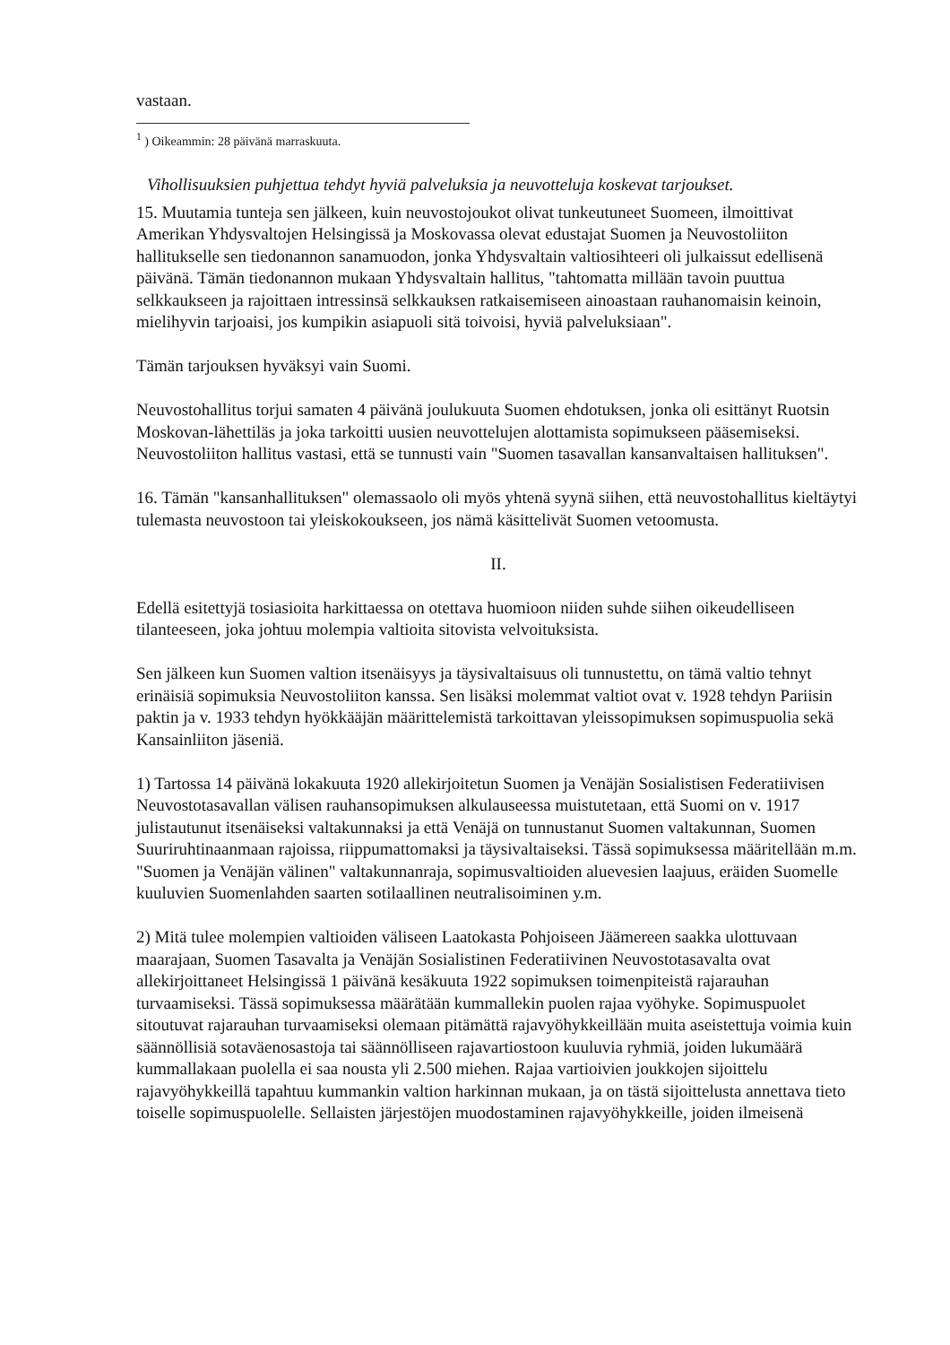vastaan.
<sup>1</sup> ) Oikeammin: 28 päivänä marraskuuta.
Vihollisuuksien puhjettua tehdyt hyviä palveluksia ja neuvotteluja koskevat tarjoukset.
15. Muutamia tunteja sen jälkeen, kuin neuvostojoukot olivat tunkeutuneet Suomeen, ilmoittivat Amerikan Yhdysvaltojen Helsingissä ja Moskovassa olevat edustajat Suomen ja Neuvostoliiton hallitukselle sen tiedonannon sanamuodon, jonka Yhdysvaltain valtiosihteeri oli julkaissut edellisenä päivänä. Tämän tiedonannon mukaan Yhdysvaltain hallitus, "tahtomatta millään tavoin puuttua selkkaukseen ja rajoittaen intressinsä selkkauksen ratkaisemiseen ainoastaan rauhanomaisin keinoin, mielihyvin tarjoaisi, jos kumpikin asiapuoli sitä toivoisi, hyviä palveluksiaan".
Tämän tarjouksen hyväksyi vain Suomi.
Neuvostohallitus torjui samaten 4 päivänä joulukuuta Suomen ehdotuksen, jonka oli esittänyt Ruotsin Moskovan-lähettiläs ja joka tarkoitti uusien neuvottelujen alottamista sopimukseen pääsemiseksi. Neuvostoliiton hallitus vastasi, että se tunnusti vain "Suomen tasavallan kansanvaltaisen hallituksen".
16. Tämän "kansanhallituksen" olemassaolo oli myös yhtenä syynä siihen, että neuvostohallitus kieltäytyi tulemasta neuvostoon tai yleiskokoukseen, jos nämä käsittelivät Suomen vetoomusta.
II.
Edellä esitettyjä tosiasioita harkittaessa on otettava huomioon niiden suhde siihen oikeudelliseen tilanteeseen, joka johtuu molempia valtioita sitovista velvoituksista.
Sen jälkeen kun Suomen valtion itsenäisyys ja täysivaltaisuus oli tunnustettu, on tämä valtio tehnyt erinäisiä sopimuksia Neuvostoliiton kanssa. Sen lisäksi molemmat valtiot ovat v. 1928 tehdyn Pariisin paktin ja v. 1933 tehdyn hyökkääjän määrittelemistä tarkoittavan yleissopimuksen sopimuspuolia sekä Kansainliiton jäseniä.
1) Tartossa 14 päivänä lokakuuta 1920 allekirjoitetun Suomen ja Venäjän Sosialistisen Federatiivisen Neuvostotasavallan välisen rauhansopimuksen alkulauseessa muistutetaan, että Suomi on v. 1917 julistautunut itsenäiseksi valtakunnaksi ja että Venäjä on tunnustanut Suomen valtakunnan, Suomen Suuriruhtinaanmaan rajoissa, riippumattomaksi ja täysivaltaiseksi. Tässä sopimuksessa määritellään m.m. "Suomen ja Venäjän välinen" valtakunnanraja, sopimusvaltioiden aluevesien laajuus, eräiden Suomelle kuuluvien Suomenlahden saarten sotilaallinen neutralisoiminen y.m.
2) Mitä tulee molempien valtioiden väliseen Laatokasta Pohjoiseen Jäämereen saakka ulottuvaan maarajaan, Suomen Tasavalta ja Venäjän Sosialistinen Federatiivinen Neuvostotasavalta ovat allekirjoittaneet Helsingissä 1 päivänä kesäkuuta 1922 sopimuksen toimenpiteistä rajarauhan turvaamiseksi. Tässä sopimuksessa määrätään kummallekin puolen rajaa vyöhyke. Sopimuspuolet sitoutuvat rajarauhan turvaamiseksi olemaan pitämättä rajavyöhykkeillään muita aseistettuja voimia kuin säännöllisiä sotaväenosastoja tai säännölliseen rajavartiostoon kuuluvia ryhmiä, joiden lukumäärä kummallakaan puolella ei saa nousta yli 2.500 miehen. Rajaa vartioivien joukkojen sijoittelu rajavyöhykkeillä tapahtuu kummankin valtion harkinnan mukaan, ja on tästä sijoittelusta annettava tieto toiselle sopimuspuolelle. Sellaisten järjestöjen muodostaminen rajavyöhykkeille, joiden ilmeisenä